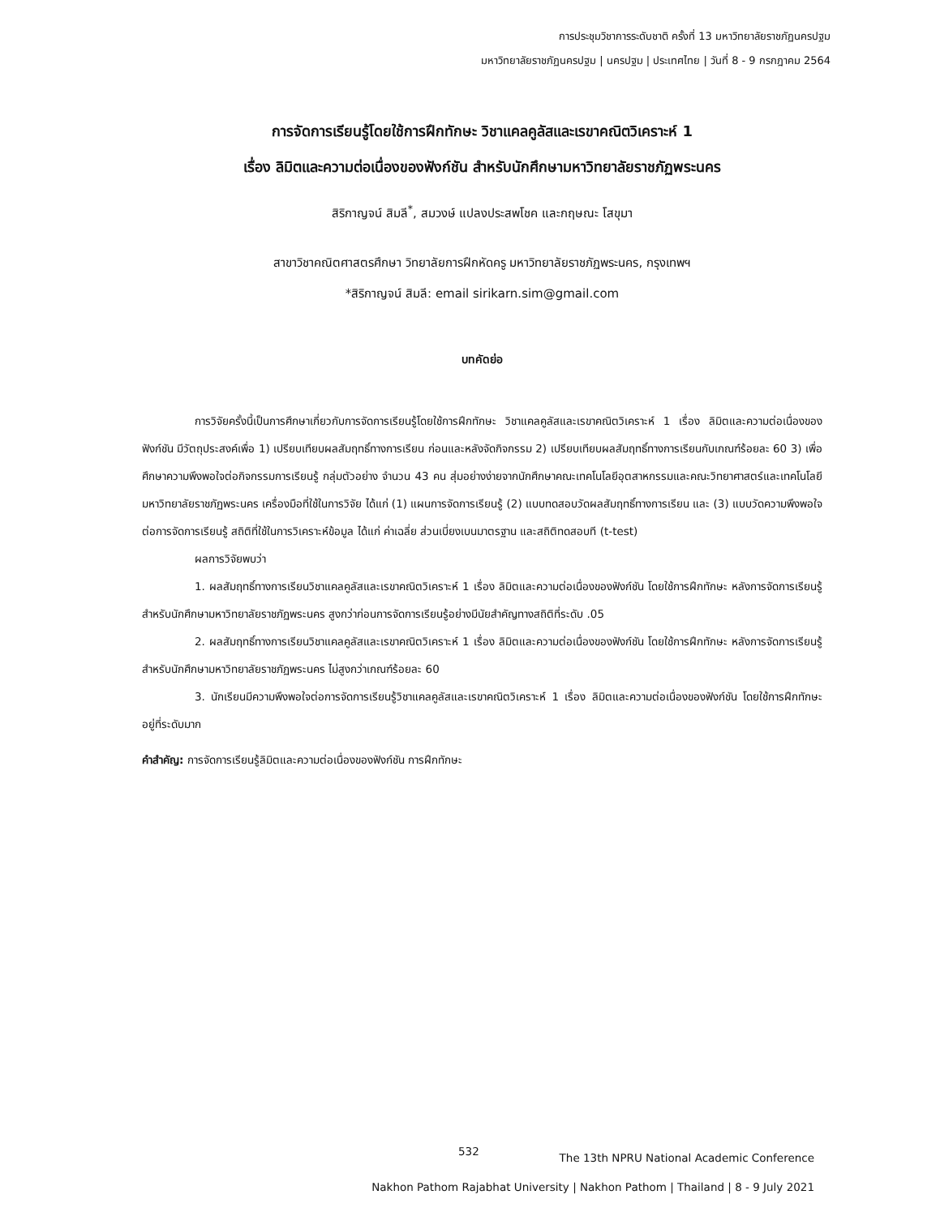การประชุมวิชาการระดับชาติ ครั้งที่ 13 มหาวิทยาลัยราชภัฏนครปฐม
มหาวิทยาลัยราชภัฏนครปฐม | นครปฐม | ประเทศไทย | วันที่ 8 - 9 กรกฎาคม 2564
การจัดการเรียนรู้โดยใช้การฝึกทักษะ วิชาแคลคูลัสและเรขาคณิตวิเคราะห์ 1
เรื่อง ลิมิตและความต่อเนื่องของฟังก์ชัน สำหรับนักศึกษามหาวิทยาลัยราชภัฏพระนคร
สิริกาญจน์ สิมลี<sup>*</sup>, สมวงษ์ แปลงประสพโชค และกฤษณะ โสขุมา
สาขาวิชาคณิตศาสตรศึกษา วิทยาลัยการฝึกหัดครู มหาวิทยาลัยราชภัฏพระนคร, กรุงเทพฯ
*สิริกาญจน์ สิมลี: email sirikarn.sim@gmail.com
บทคัดย่อ
การวิจัยครั้งนี้เป็นการศึกษาเกี่ยวกับการจัดการเรียนรู้โดยใช้การฝึกทักษะ วิชาแคลคูลัสและเรขาคณิตวิเคราะห์ 1 เรื่อง ลิมิตและความต่อเนื่องของฟังก์ชัน มีวัตถุประสงค์เพื่อ 1) เปรียบเทียบผลสัมฤทธิ์ทางการเรียน ก่อนและหลังจัดกิจกรรม 2) เปรียบเทียบผลสัมฤทธิ์ทางการเรียนกับเกณฑ์ร้อยละ 60 3) เพื่อศึกษาความพึงพอใจต่อกิจกรรมการเรียนรู้ กลุ่มตัวอย่าง จำนวน 43 คน สุ่มอย่างง่ายจากนักศึกษาคณะเทคโนโลยีอุตสาหกรรมและคณะวิทยาศาสตร์และเทคโนโลยี มหาวิทยาลัยราชภัฏพระนคร เครื่องมือที่ใช้ในการวิจัย ได้แก่ (1) แผนการจัดการเรียนรู้ (2) แบบทดสอบวัดผลสัมฤทธิ์ทางการเรียน และ (3) แบบวัดความพึงพอใจต่อการจัดการเรียนรู้ สถิติที่ใช้ในการวิเคราะห์ข้อมูล ได้แก่ ค่าเฉลี่ย ส่วนเบี่ยงเบนมาตรฐาน และสถิติทดสอบที (t-test)
ผลการวิจัยพบว่า
1. ผลสัมฤทธิ์ทางการเรียนวิชาแคลคูลัสและเรขาคณิตวิเคราะห์ 1 เรื่อง ลิมิตและความต่อเนื่องของฟังก์ชัน โดยใช้การฝึกทักษะ หลังการจัดการเรียนรู้ สำหรับนักศึกษามหาวิทยาลัยราชภัฏพระนคร สูงกว่าก่อนการจัดการเรียนรู้อย่างมีนัยสำคัญทางสถิติที่ระดับ .05
2. ผลสัมฤทธิ์ทางการเรียนวิชาแคลคูลัสและเรขาคณิตวิเคราะห์ 1 เรื่อง ลิมิตและความต่อเนื่องของฟังก์ชัน โดยใช้การฝึกทักษะ หลังการจัดการเรียนรู้ สำหรับนักศึกษามหาวิทยาลัยราชภัฏพระนคร ไม่สูงกว่าเกณฑ์ร้อยละ 60
3. นักเรียนมีความพึงพอใจต่อการจัดการเรียนรู้วิชาแคลคูลัสและเรขาคณิตวิเคราะห์ 1 เรื่อง ลิมิตและความต่อเนื่องของฟังก์ชัน โดยใช้การฝึกทักษะอยู่ที่ระดับมาก
คำสำคัญ: การจัดการเรียนรู้ลิมิตและความต่อเนื่องของฟังก์ชัน การฝึกทักษะ
532
The 13th NPRU National Academic Conference
Nakhon Pathom Rajabhat University | Nakhon Pathom | Thailand | 8 - 9 July 2021